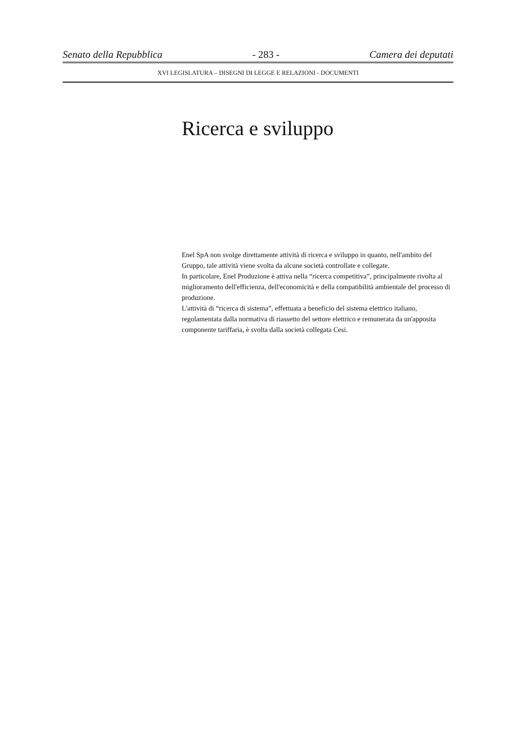Senato della Repubblica - 283 - Camera dei deputati
XVI LEGISLATURA – DISEGNI DI LEGGE E RELAZIONI - DOCUMENTI
Ricerca e sviluppo
Enel SpA non svolge direttamente attività di ricerca e sviluppo in quanto, nell'ambito del Gruppo, tale attività viene svolta da alcune società controllate e collegate.
In particolare, Enel Produzione è attiva nella “ricerca competitiva”, principalmente rivolta al miglioramento dell'efficienza, dell'economicità e della compatibilità ambientale del processo di produzione.
L'attività di “ricerca di sistema”, effettuata a beneficio del sistema elettrico italiano, regolamentata dalla normativa di riassetto del settore elettrico e remunerata da un'apposita componente tariffaria, è svolta dalla società collegata Cesi.